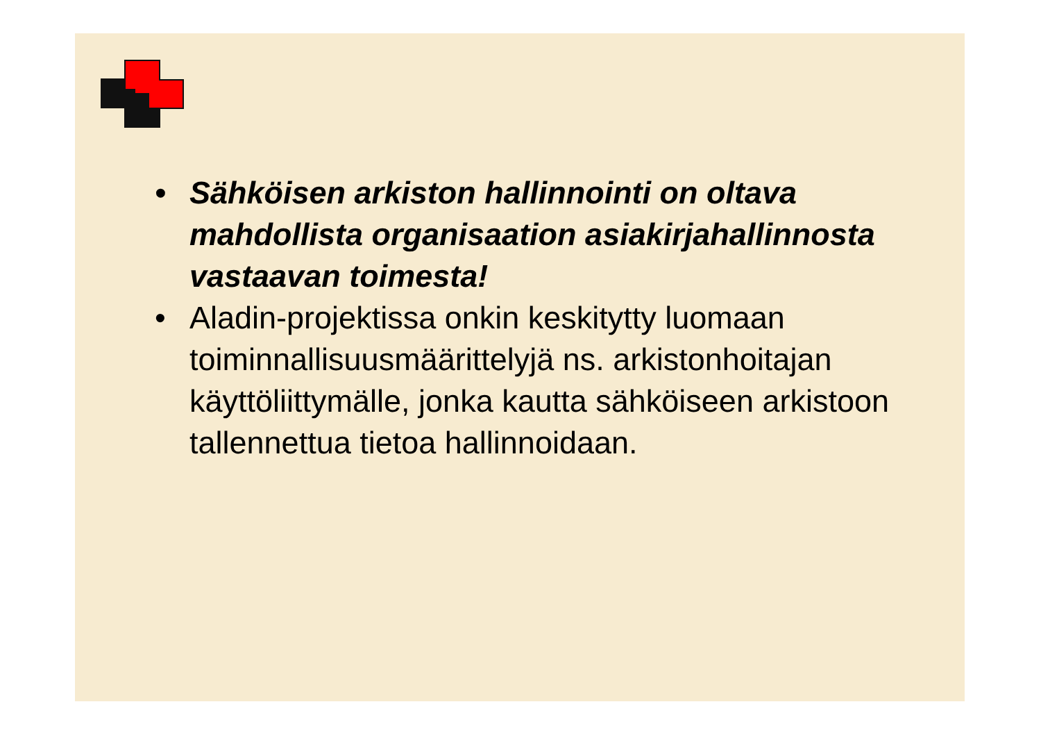• Sähköisen arkiston hallinnointi on oltava mahdollista organisaation asiakirjahallinnosta vastaavan toimesta!
• Aladin-projektissa onkin keskitytty luomaan toiminnallisuusmäärittelyjä ns. arkistonhoitajan käyttöliittymälle, jonka kautta sähköiseen arkistoon tallennettua tietoa hallinnoidaan.